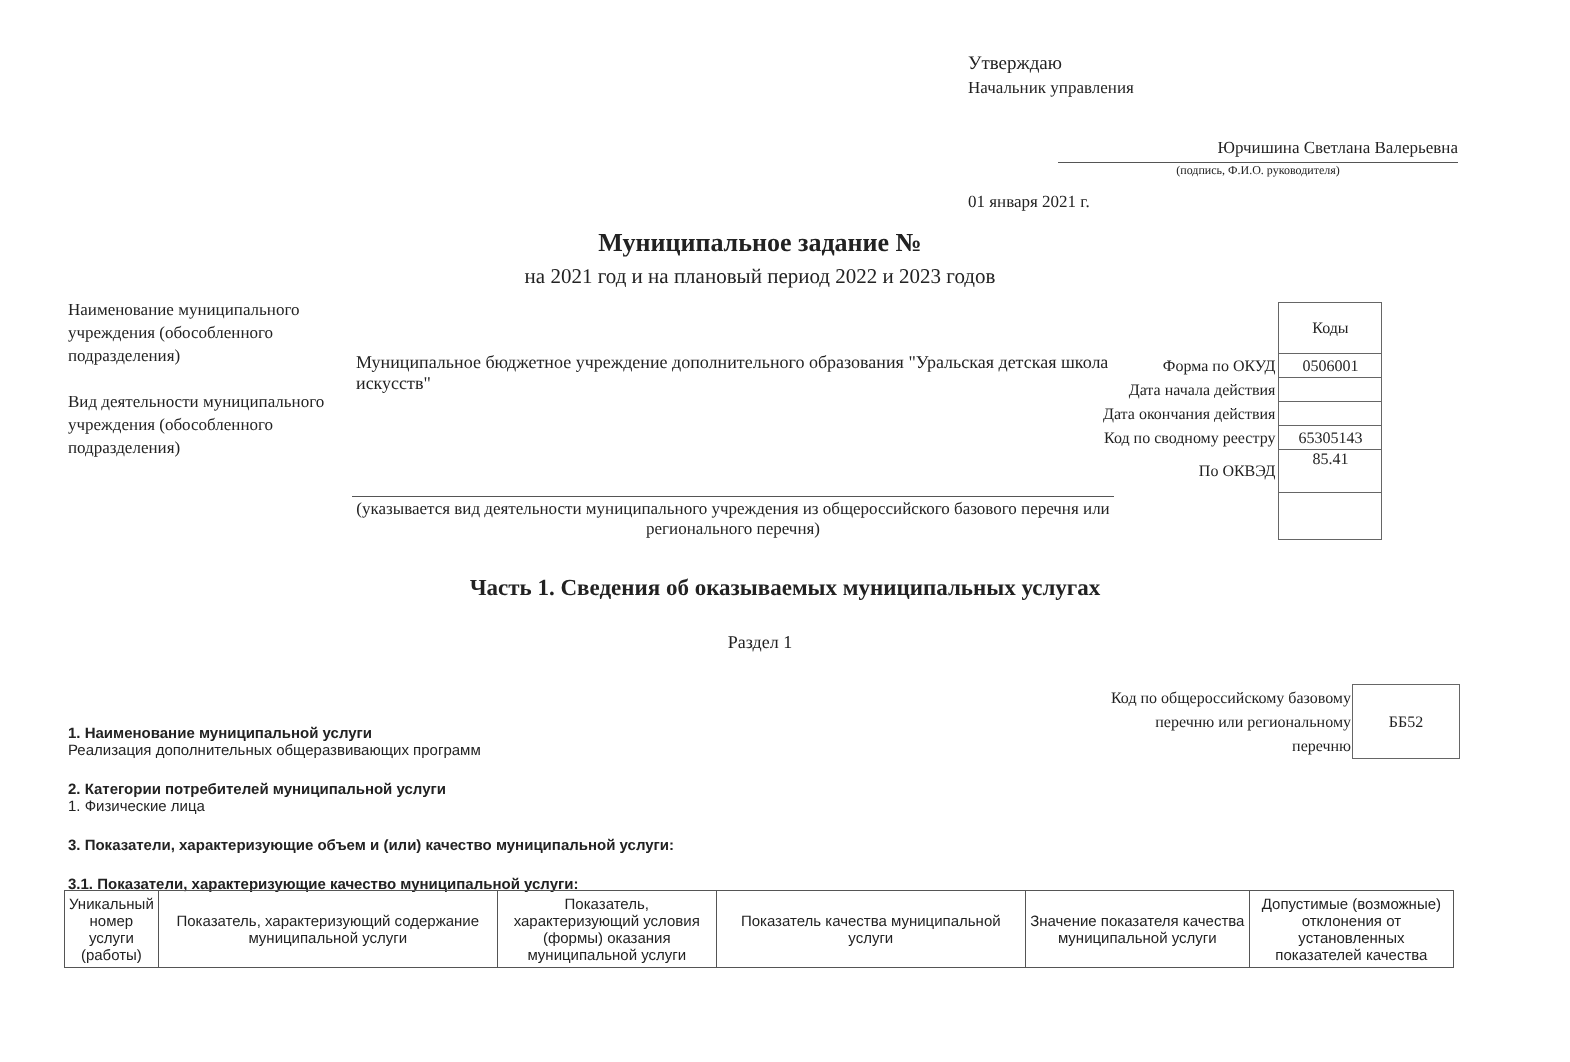Утверждаю
Начальник управления
Юрчишина Светлана Валерьевна
(подпись, Ф.И.О. руководителя)
01 января 2021 г.
Муниципальное задание №
на 2021 год и на плановый период 2022 и 2023 годов
Наименование муниципального учреждения (обособленного подразделения)
Вид деятельности муниципального учреждения (обособленного подразделения)
Муниципальное бюджетное учреждение дополнительного образования "Уральская детская школа искусств"
(указывается вид деятельности муниципального учреждения из общероссийского базового перечня или регионального перечня)
| | Коды |
| Форма по ОКУД | 0506001 |
| Дата начала действия | |
| Дата окончания действия | |
| Код по сводному реестру | 65305143 |
| По ОКВЭД | 85.41 |
Часть 1. Сведения об оказываемых муниципальных услугах
Раздел 1
| Код по общероссийскому базовому перечню или региональному перечню | ББ52 |
1. Наименование муниципальной услуги
Реализация дополнительных общеразвивающих программ
2. Категории потребителей муниципальной услуги
1. Физические лица
3. Показатели, характеризующие объем и (или) качество муниципальной услуги:
3.1. Показатели, характеризующие качество муниципальной услуги:
| Уникальный номер услуги (работы) | Показатель, характеризующий содержание муниципальной услуги | Показатель, характеризующий условия (формы) оказания муниципальной услуги | Показатель качества муниципальной услуги | Значение показателя качества муниципальной услуги | Допустимые (возможные) отклонения от установленных показателей качества |
| --- | --- | --- | --- | --- | --- |